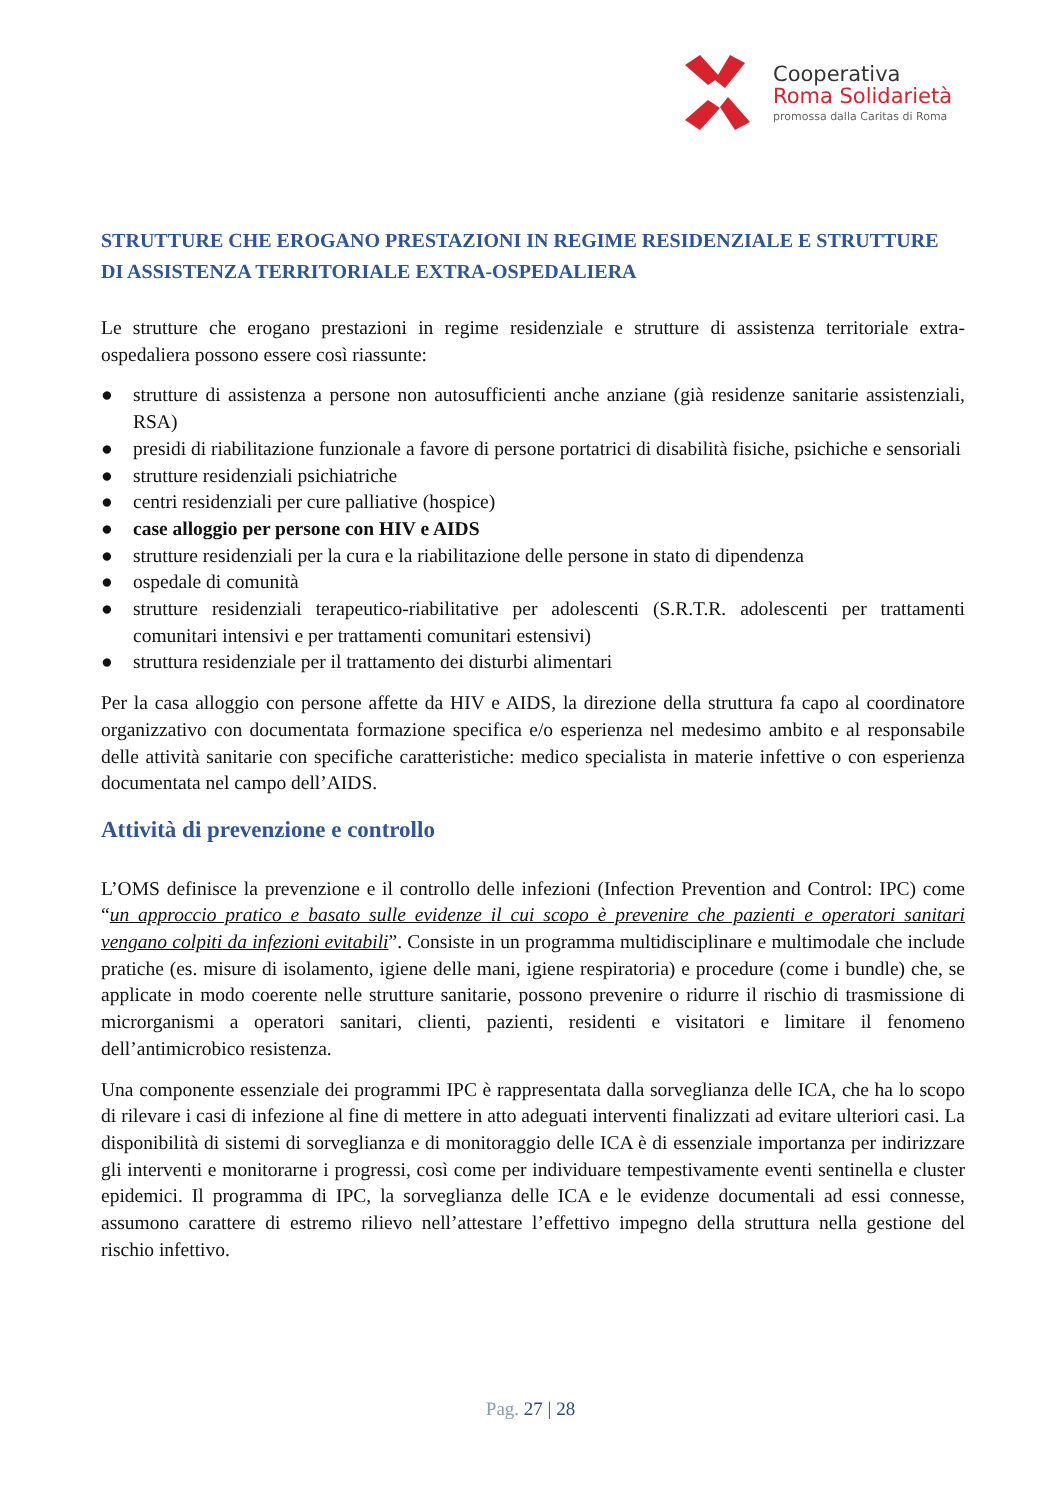Cooperativa
Roma Solidarietà
promossa dalla Caritas di Roma
STRUTTURE CHE EROGANO PRESTAZIONI IN REGIME RESIDENZIALE E STRUTTURE DI ASSISTENZA TERRITORIALE EXTRA-OSPEDALIERA
Le strutture che erogano prestazioni in regime residenziale e strutture di assistenza territoriale extra-ospedaliera possono essere così riassunte:
● strutture di assistenza a persone non autosufficienti anche anziane (già residenze sanitarie assistenziali, RSA)
● presidi di riabilitazione funzionale a favore di persone portatrici di disabilità fisiche, psichiche e sensoriali
● strutture residenziali psichiatriche
● centri residenziali per cure palliative (hospice)
● case alloggio per persone con HIV e AIDS
● strutture residenziali per la cura e la riabilitazione delle persone in stato di dipendenza
● ospedale di comunità
● strutture residenziali terapeutico-riabilitative per adolescenti (S.R.T.R. adolescenti per trattamenti comunitari intensivi e per trattamenti comunitari estensivi)
● struttura residenziale per il trattamento dei disturbi alimentari
Per la casa alloggio con persone affette da HIV e AIDS, la direzione della struttura fa capo al coordinatore organizzativo con documentata formazione specifica e/o esperienza nel medesimo ambito e al responsabile delle attività sanitarie con specifiche caratteristiche: medico specialista in materie infettive o con esperienza documentata nel campo dell’AIDS.
Attività di prevenzione e controllo
L’OMS definisce la prevenzione e il controllo delle infezioni (Infection Prevention and Control: IPC) come “un approccio pratico e basato sulle evidenze il cui scopo è prevenire che pazienti e operatori sanitari vengano colpiti da infezioni evitabili”. Consiste in un programma multidisciplinare e multimodale che include pratiche (es. misure di isolamento, igiene delle mani, igiene respiratoria) e procedure (come i bundle) che, se applicate in modo coerente nelle strutture sanitarie, possono prevenire o ridurre il rischio di trasmissione di microrganismi a operatori sanitari, clienti, pazienti, residenti e visitatori e limitare il fenomeno dell’antimicrobico resistenza.
Una componente essenziale dei programmi IPC è rappresentata dalla sorveglianza delle ICA, che ha lo scopo di rilevare i casi di infezione al fine di mettere in atto adeguati interventi finalizzati ad evitare ulteriori casi. La disponibilità di sistemi di sorveglianza e di monitoraggio delle ICA è di essenziale importanza per indirizzare gli interventi e monitorarne i progressi, così come per individuare tempestivamente eventi sentinella e cluster epidemici. Il programma di IPC, la sorveglianza delle ICA e le evidenze documentali ad essi connesse, assumono carattere di estremo rilievo nell’attestare l’effettivo impegno della struttura nella gestione del rischio infettivo.
Pag. 27 | 28